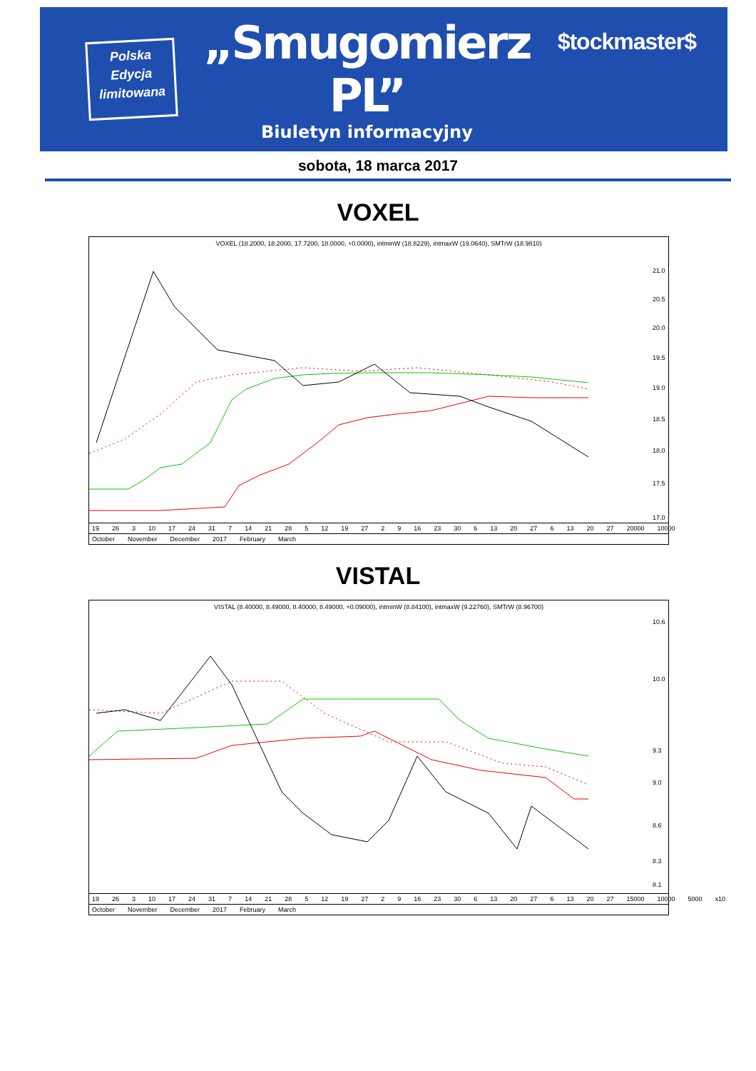Polska
Edycja
limitowana
„Smugomierz PL”
Biuletyn informacyjny
$tockmaster$
sobota, 18 marca 2017
VOXEL
VOXEL (18.2000, 18.2000, 17.7200, 18.0000, +0.0000), intminW (18.8229), intmaxW (19.0640), SMTrW (18.9810)
21.0
20.5
20.0
19.5
19.0
18.5
18.0
17.5
17.0
19 26 3 10 17 24 31 7 14 21 28 5 12 19 27 2 9 16 23 30 6 13 20 27 6 13 20 27 20000 10000
October November December 2017 February March
VISTAL
VISTAL (8.40000, 8.49000, 8.40000, 8.49000, +0.09000), intminW (8.84100), intmaxW (9.22760), SMTrW (8.96700)
10.6
10.0
9.3
9.0
8.6
8.3
8.1
19 26 3 10 17 24 31 7 14 21 28 5 12 19 27 2 9 16 23 30 6 13 20 27 6 13 20 27 15000 10000 5000 x10
October November December 2017 February March